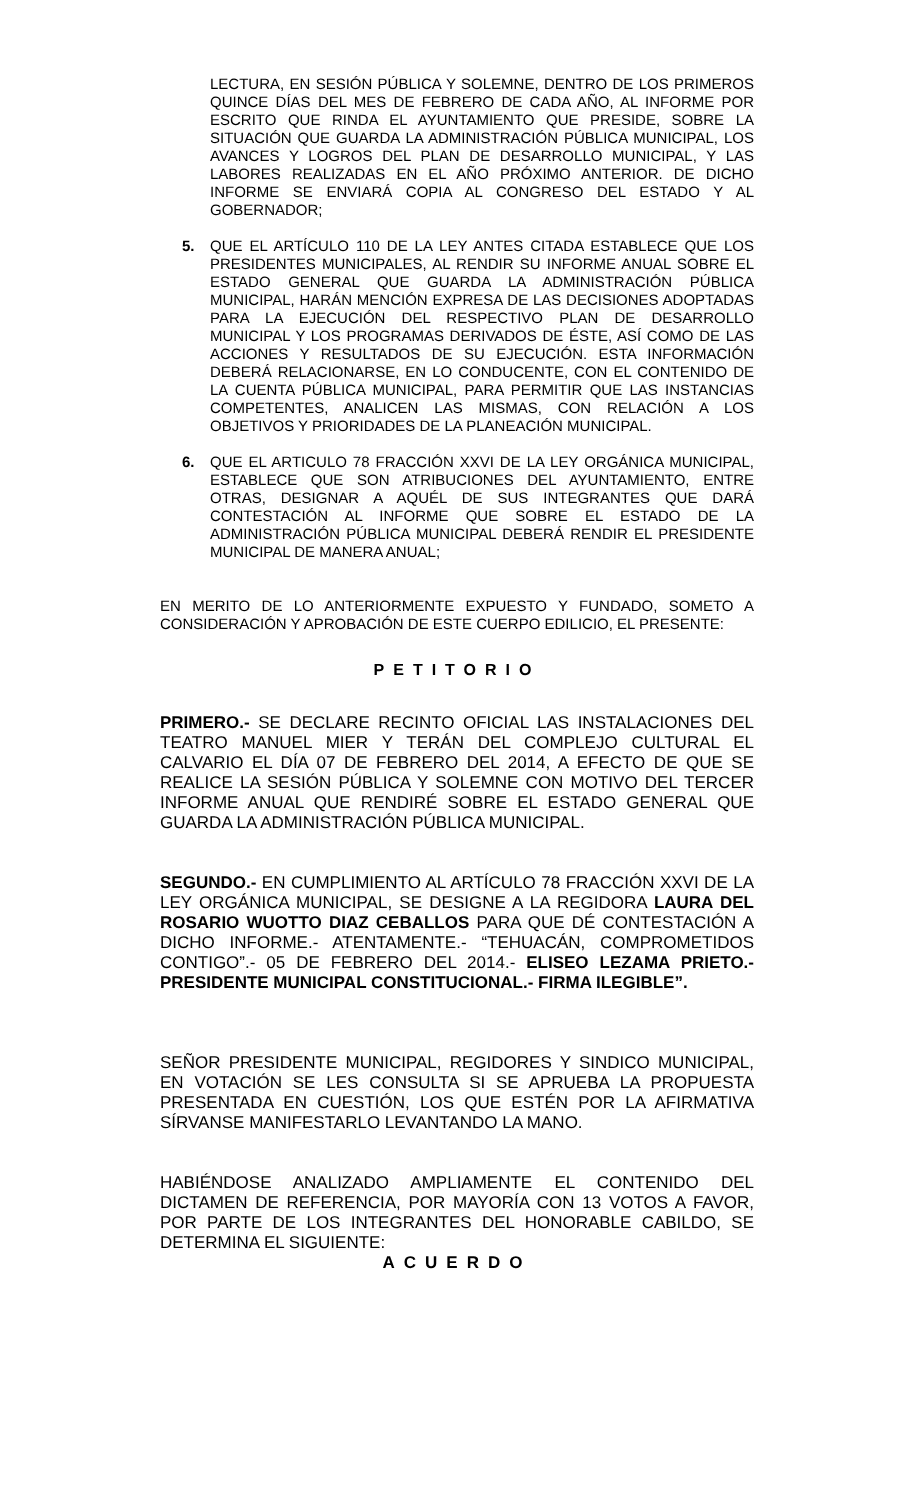LECTURA, EN SESIÓN PÚBLICA Y SOLEMNE, DENTRO DE LOS PRIMEROS QUINCE DÍAS DEL MES DE FEBRERO DE CADA AÑO, AL INFORME POR ESCRITO QUE RINDA EL AYUNTAMIENTO QUE PRESIDE, SOBRE LA SITUACIÓN QUE GUARDA LA ADMINISTRACIÓN PÚBLICA MUNICIPAL, LOS AVANCES Y LOGROS DEL PLAN DE DESARROLLO MUNICIPAL, Y LAS LABORES REALIZADAS EN EL AÑO PRÓXIMO ANTERIOR. DE DICHO INFORME SE ENVIARÁ COPIA AL CONGRESO DEL ESTADO Y AL GOBERNADOR;
5. QUE EL ARTÍCULO 110 DE LA LEY ANTES CITADA ESTABLECE QUE LOS PRESIDENTES MUNICIPALES, AL RENDIR SU INFORME ANUAL SOBRE EL ESTADO GENERAL QUE GUARDA LA ADMINISTRACIÓN PÚBLICA MUNICIPAL, HARÁN MENCIÓN EXPRESA DE LAS DECISIONES ADOPTADAS PARA LA EJECUCIÓN DEL RESPECTIVO PLAN DE DESARROLLO MUNICIPAL Y LOS PROGRAMAS DERIVADOS DE ÉSTE, ASÍ COMO DE LAS ACCIONES Y RESULTADOS DE SU EJECUCIÓN. ESTA INFORMACIÓN DEBERÁ RELACIONARSE, EN LO CONDUCENTE, CON EL CONTENIDO DE LA CUENTA PÚBLICA MUNICIPAL, PARA PERMITIR QUE LAS INSTANCIAS COMPETENTES, ANALICEN LAS MISMAS, CON RELACIÓN A LOS OBJETIVOS Y PRIORIDADES DE LA PLANEACIÓN MUNICIPAL.
6. QUE EL ARTICULO 78 FRACCIÓN XXVI DE LA LEY ORGÁNICA MUNICIPAL, ESTABLECE QUE SON ATRIBUCIONES DEL AYUNTAMIENTO, ENTRE OTRAS, DESIGNAR A AQUÉL DE SUS INTEGRANTES QUE DARÁ CONTESTACIÓN AL INFORME QUE SOBRE EL ESTADO DE LA ADMINISTRACIÓN PÚBLICA MUNICIPAL DEBERÁ RENDIR EL PRESIDENTE MUNICIPAL DE MANERA ANUAL;
EN MERITO DE LO ANTERIORMENTE EXPUESTO Y FUNDADO, SOMETO A CONSIDERACIÓN Y APROBACIÓN DE ESTE CUERPO EDILICIO, EL PRESENTE:
PETITORIO
PRIMERO.- SE DECLARE RECINTO OFICIAL LAS INSTALACIONES DEL TEATRO MANUEL MIER Y TERÁN DEL COMPLEJO CULTURAL EL CALVARIO EL DÍA 07 DE FEBRERO DEL 2014, A EFECTO DE QUE SE REALICE LA SESIÓN PÚBLICA Y SOLEMNE CON MOTIVO DEL TERCER INFORME ANUAL QUE RENDIRÉ SOBRE EL ESTADO GENERAL QUE GUARDA LA ADMINISTRACIÓN PÚBLICA MUNICIPAL.
SEGUNDO.- EN CUMPLIMIENTO AL ARTÍCULO 78 FRACCIÓN XXVI DE LA LEY ORGÁNICA MUNICIPAL, SE DESIGNE A LA REGIDORA LAURA DEL ROSARIO WUOTTO DIAZ CEBALLOS PARA QUE DÉ CONTESTACIÓN A DICHO INFORME.- ATENTAMENTE.- “TEHUACÁN, COMPROMETIDOS CONTIGO”.- 05 DE FEBRERO DEL 2014.- ELISEO LEZAMA PRIETO.- PRESIDENTE MUNICIPAL CONSTITUCIONAL.- FIRMA ILEGIBLE”.
SEÑOR PRESIDENTE MUNICIPAL, REGIDORES Y SINDICO MUNICIPAL, EN VOTACIÓN SE LES CONSULTA SI SE APRUEBA LA PROPUESTA PRESENTADA EN CUESTIÓN, LOS QUE ESTÉN POR LA AFIRMATIVA SÍRVANSE MANIFESTARLO LEVANTANDO LA MANO.
HABIÉNDOSE ANALIZADO AMPLIAMENTE EL CONTENIDO DEL DICTAMEN DE REFERENCIA, POR MAYORÍA CON 13 VOTOS A FAVOR, POR PARTE DE LOS INTEGRANTES DEL HONORABLE CABILDO, SE DETERMINA EL SIGUIENTE:
ACUERDO